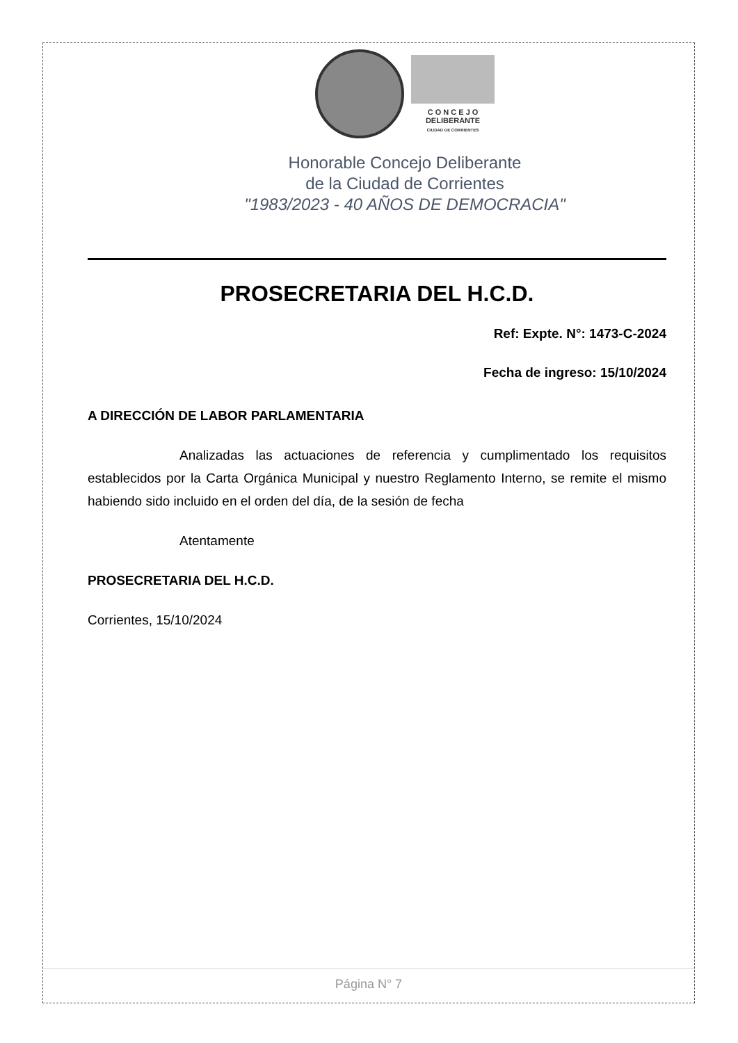C O N C E J O
DELIBERANTE
CIUDAD DE CORRIENTES
Honorable Concejo Deliberante
de la Ciudad de Corrientes
"1983/2023 - 40 AÑOS DE DEMOCRACIA"
PROSECRETARIA DEL H.C.D.
Ref: Expte. N°: 1473-C-2024
Fecha de ingreso: 15/10/2024
A DIRECCIÓN DE LABOR PARLAMENTARIA
Analizadas las actuaciones de referencia y cumplimentado los requisitos establecidos por la Carta Orgánica Municipal y nuestro Reglamento Interno, se remite el mismo habiendo sido incluido en el orden del día, de la sesión de fecha
Atentamente
PROSECRETARIA DEL H.C.D.
Corrientes, 15/10/2024
Página N° 7